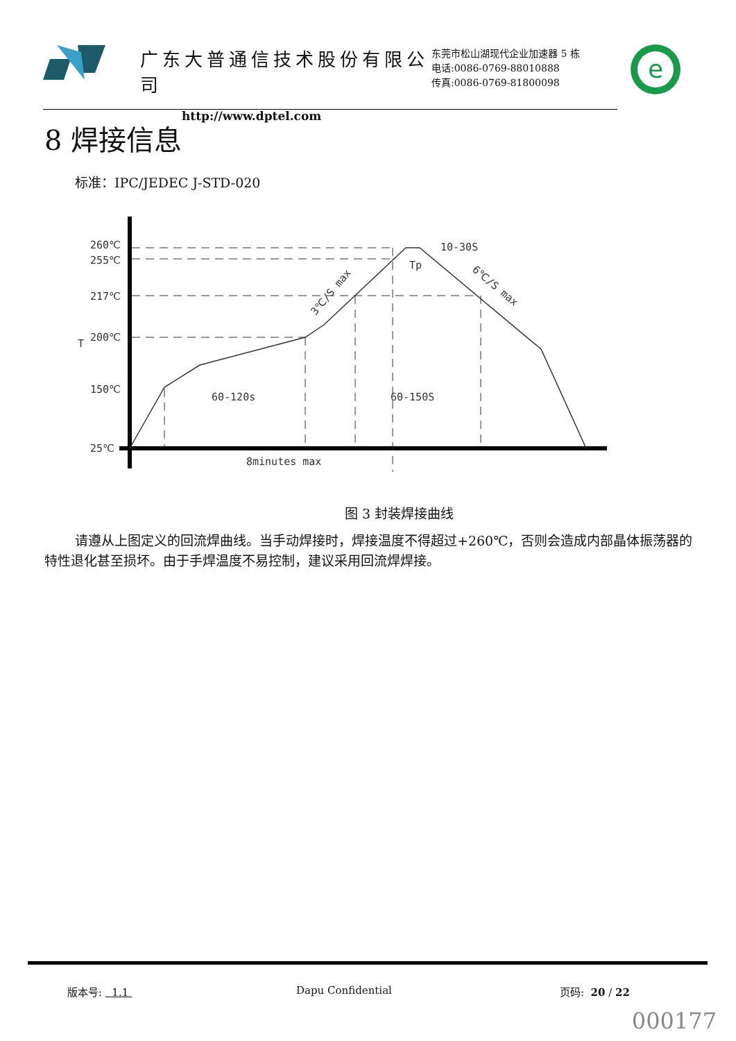广东大普通信技术股份有限公司
http://www.dptel.com
东莞市松山湖现代企业加速器 5 栋
电话:0086-0769-88010888
传真:0086-0769-81800098
e
8 焊接信息
标准：IPC/JEDEC J-STD-020
260℃
255℃
217℃
200℃
150℃
25℃
T
60-120s
60-150S
8minutes max
10-30S
Tp
3℃/S max
6℃/S max
图 3 封装焊接曲线
请遵从上图定义的回流焊曲线。当手动焊接时，焊接温度不得超过+260℃，否则会造成内部晶体振荡器的特性退化甚至损坏。由于手焊温度不易控制，建议采用回流焊焊接。
版本号: 1.1 Dapu Confidential 页码: 20 / 22
000177